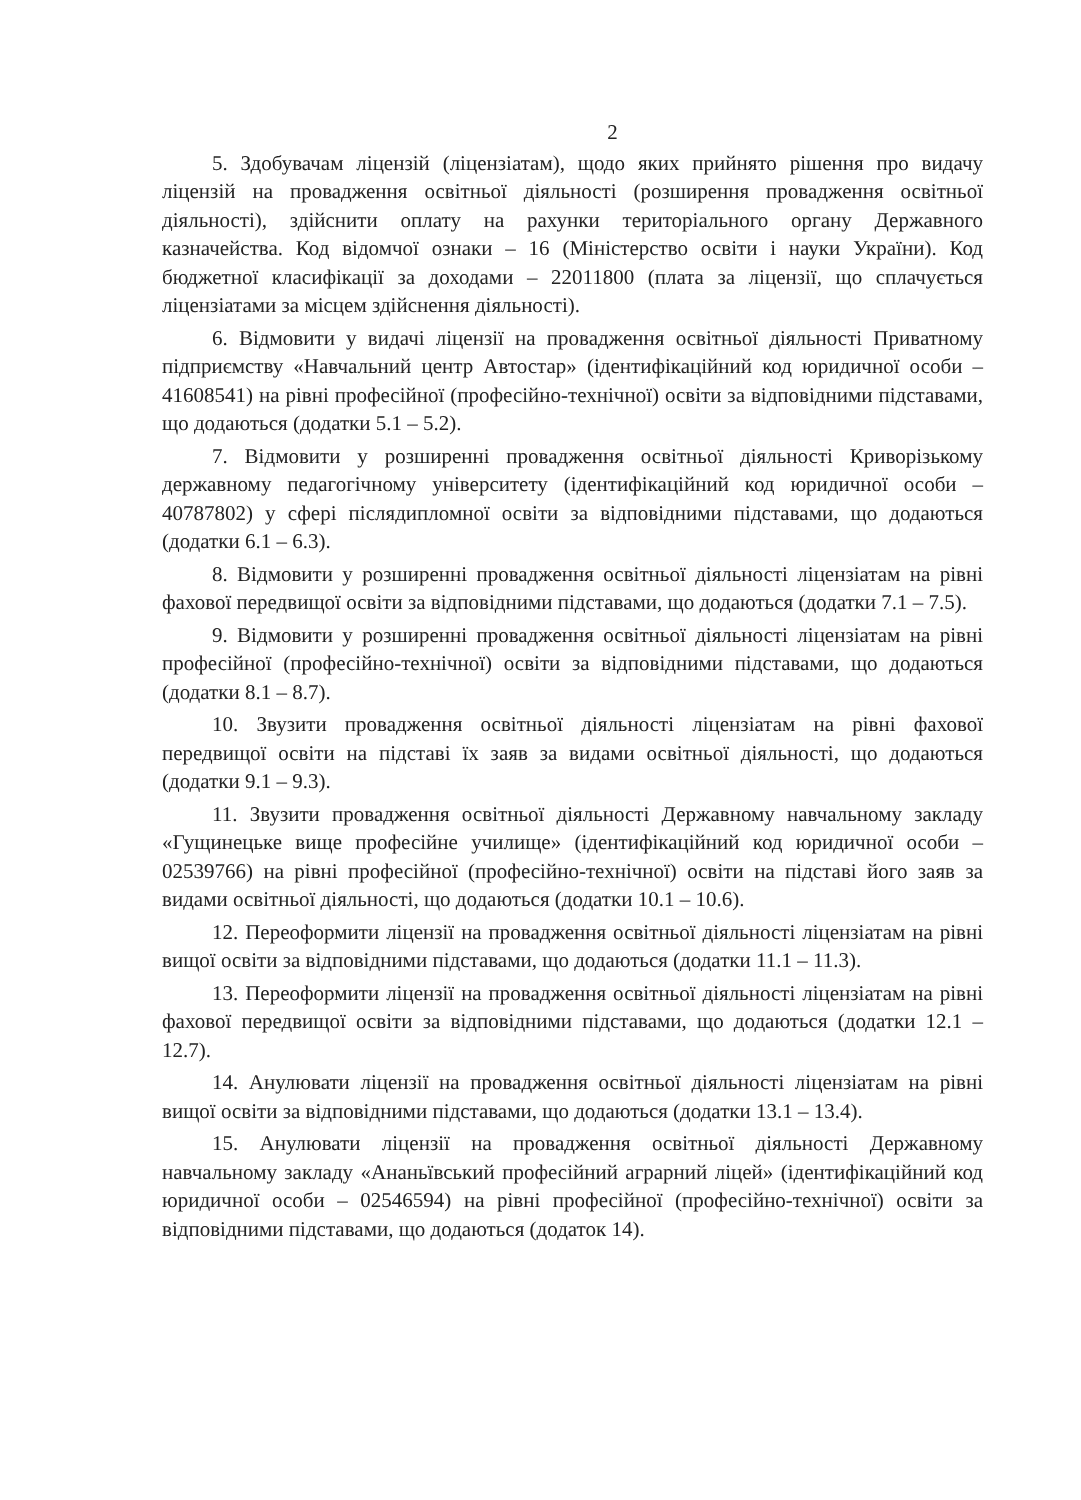2
5. Здобувачам ліцензій (ліцензіатам), щодо яких прийнято рішення про видачу ліцензій на провадження освітньої діяльності (розширення провадження освітньої діяльності), здійснити оплату на рахунки територіального органу Державного казначейства. Код відомчої ознаки – 16 (Міністерство освіти і науки України). Код бюджетної класифікації за доходами – 22011800 (плата за ліцензії, що сплачується ліцензіатами за місцем здійснення діяльності).
6. Відмовити у видачі ліцензії на провадження освітньої діяльності Приватному підприємству «Навчальний центр Автостар» (ідентифікаційний код юридичної особи – 41608541) на рівні професійної (професійно-технічної) освіти за відповідними підставами, що додаються (додатки 5.1 – 5.2).
7. Відмовити у розширенні провадження освітньої діяльності Криворізькому державному педагогічному університету (ідентифікаційний код юридичної особи – 40787802) у сфері післядипломної освіти за відповідними підставами, що додаються (додатки 6.1 – 6.3).
8. Відмовити у розширенні провадження освітньої діяльності ліцензіатам на рівні фахової передвищої освіти за відповідними підставами, що додаються (додатки 7.1 – 7.5).
9. Відмовити у розширенні провадження освітньої діяльності ліцензіатам на рівні професійної (професійно-технічної) освіти за відповідними підставами, що додаються (додатки 8.1 – 8.7).
10. Звузити провадження освітньої діяльності ліцензіатам на рівні фахової передвищої освіти на підставі їх заяв за видами освітньої діяльності, що додаються (додатки 9.1 – 9.3).
11. Звузити провадження освітньої діяльності Державному навчальному закладу «Гущинецьке вище професійне училище» (ідентифікаційний код юридичної особи – 02539766) на рівні професійної (професійно-технічної) освіти на підставі його заяв за видами освітньої діяльності, що додаються (додатки 10.1 – 10.6).
12. Переоформити ліцензії на провадження освітньої діяльності ліцензіатам на рівні вищої освіти за відповідними підставами, що додаються (додатки 11.1 – 11.3).
13. Переоформити ліцензії на провадження освітньої діяльності ліцензіатам на рівні фахової передвищої освіти за відповідними підставами, що додаються (додатки 12.1 – 12.7).
14. Анулювати ліцензії на провадження освітньої діяльності ліцензіатам на рівні вищої освіти за відповідними підставами, що додаються (додатки 13.1 – 13.4).
15. Анулювати ліцензії на провадження освітньої діяльності Державному навчальному закладу «Ананьївський професійний аграрний ліцей» (ідентифікаційний код юридичної особи – 02546594) на рівні професійної (професійно-технічної) освіти за відповідними підставами, що додаються (додаток 14).